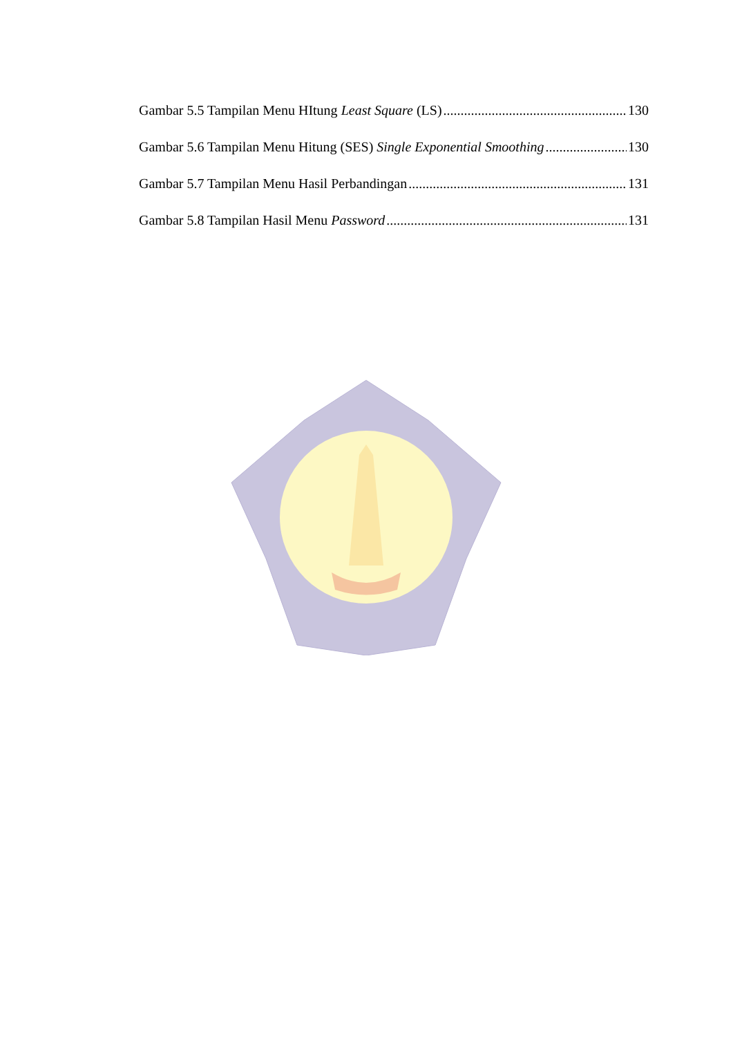Gambar 5.5 Tampilan Menu HItung Least Square (LS) 130
Gambar 5.6 Tampilan Menu Hitung (SES) Single Exponential Smoothing 130
Gambar 5.7 Tampilan Menu Hasil Perbandingan 131
Gambar 5.8 Tampilan Hasil Menu Password 131